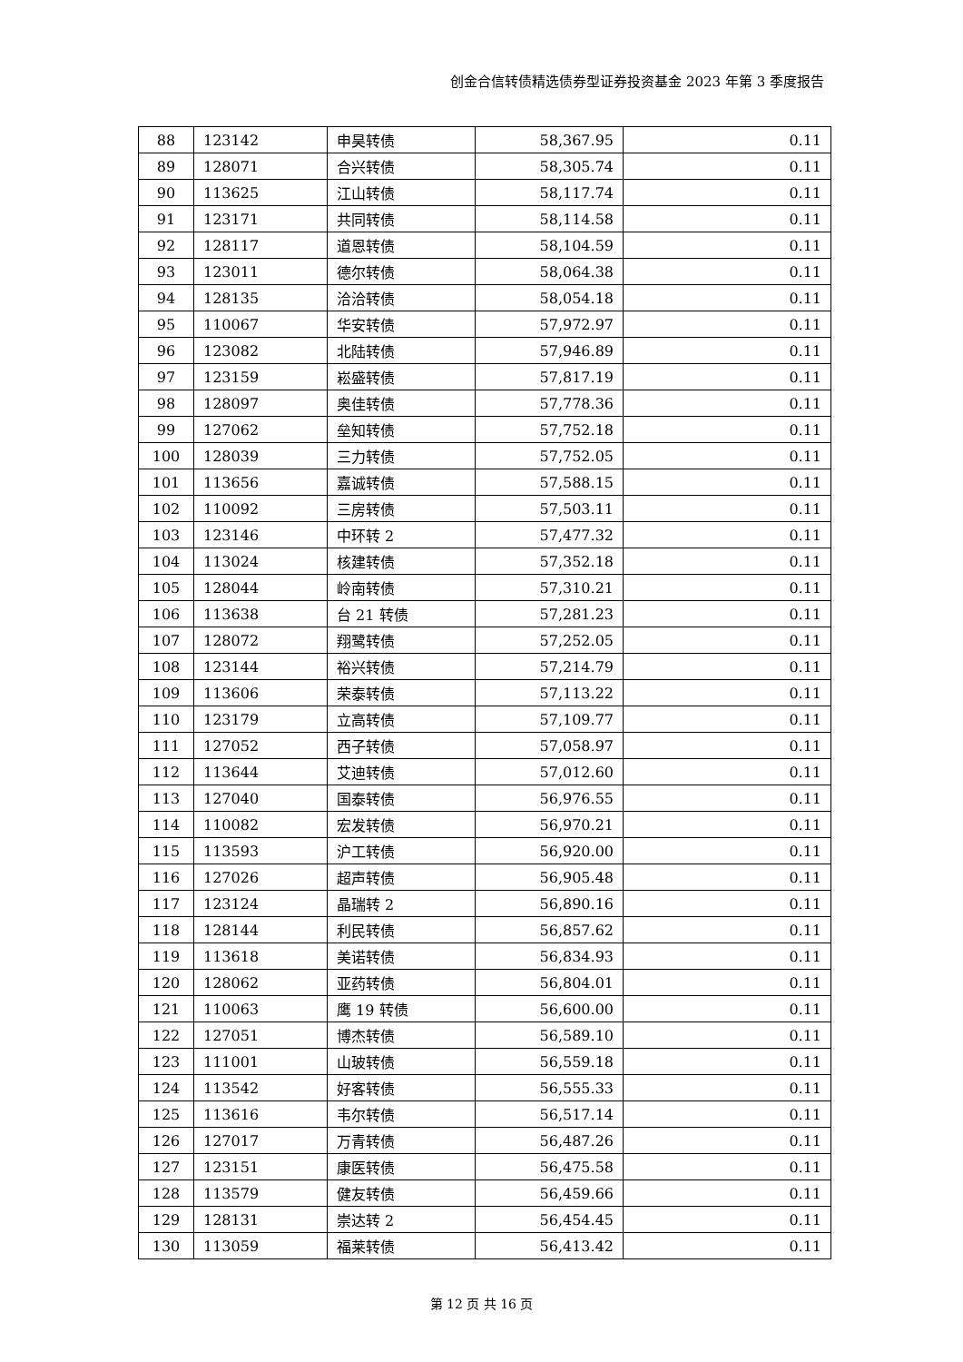创金合信转债精选债券型证券投资基金 2023 年第 3 季度报告
| 88 | 123142 | 申昊转债 | 58,367.95 | 0.11 |
| 89 | 128071 | 合兴转债 | 58,305.74 | 0.11 |
| 90 | 113625 | 江山转债 | 58,117.74 | 0.11 |
| 91 | 123171 | 共同转债 | 58,114.58 | 0.11 |
| 92 | 128117 | 道恩转债 | 58,104.59 | 0.11 |
| 93 | 123011 | 德尔转债 | 58,064.38 | 0.11 |
| 94 | 128135 | 洽洽转债 | 58,054.18 | 0.11 |
| 95 | 110067 | 华安转债 | 57,972.97 | 0.11 |
| 96 | 123082 | 北陆转债 | 57,946.89 | 0.11 |
| 97 | 123159 | 崧盛转债 | 57,817.19 | 0.11 |
| 98 | 128097 | 奥佳转债 | 57,778.36 | 0.11 |
| 99 | 127062 | 垒知转债 | 57,752.18 | 0.11 |
| 100 | 128039 | 三力转债 | 57,752.05 | 0.11 |
| 101 | 113656 | 嘉诚转债 | 57,588.15 | 0.11 |
| 102 | 110092 | 三房转债 | 57,503.11 | 0.11 |
| 103 | 123146 | 中环转 2 | 57,477.32 | 0.11 |
| 104 | 113024 | 核建转债 | 57,352.18 | 0.11 |
| 105 | 128044 | 岭南转债 | 57,310.21 | 0.11 |
| 106 | 113638 | 台 21 转债 | 57,281.23 | 0.11 |
| 107 | 128072 | 翔鹭转债 | 57,252.05 | 0.11 |
| 108 | 123144 | 裕兴转债 | 57,214.79 | 0.11 |
| 109 | 113606 | 荣泰转债 | 57,113.22 | 0.11 |
| 110 | 123179 | 立高转债 | 57,109.77 | 0.11 |
| 111 | 127052 | 西子转债 | 57,058.97 | 0.11 |
| 112 | 113644 | 艾迪转债 | 57,012.60 | 0.11 |
| 113 | 127040 | 国泰转债 | 56,976.55 | 0.11 |
| 114 | 110082 | 宏发转债 | 56,970.21 | 0.11 |
| 115 | 113593 | 沪工转债 | 56,920.00 | 0.11 |
| 116 | 127026 | 超声转债 | 56,905.48 | 0.11 |
| 117 | 123124 | 晶瑞转 2 | 56,890.16 | 0.11 |
| 118 | 128144 | 利民转债 | 56,857.62 | 0.11 |
| 119 | 113618 | 美诺转债 | 56,834.93 | 0.11 |
| 120 | 128062 | 亚药转债 | 56,804.01 | 0.11 |
| 121 | 110063 | 鹰 19 转债 | 56,600.00 | 0.11 |
| 122 | 127051 | 博杰转债 | 56,589.10 | 0.11 |
| 123 | 111001 | 山玻转债 | 56,559.18 | 0.11 |
| 124 | 113542 | 好客转债 | 56,555.33 | 0.11 |
| 125 | 113616 | 韦尔转债 | 56,517.14 | 0.11 |
| 126 | 127017 | 万青转债 | 56,487.26 | 0.11 |
| 127 | 123151 | 康医转债 | 56,475.58 | 0.11 |
| 128 | 113579 | 健友转债 | 56,459.66 | 0.11 |
| 129 | 128131 | 崇达转 2 | 56,454.45 | 0.11 |
| 130 | 113059 | 福莱转债 | 56,413.42 | 0.11 |
第 12 页 共 16 页